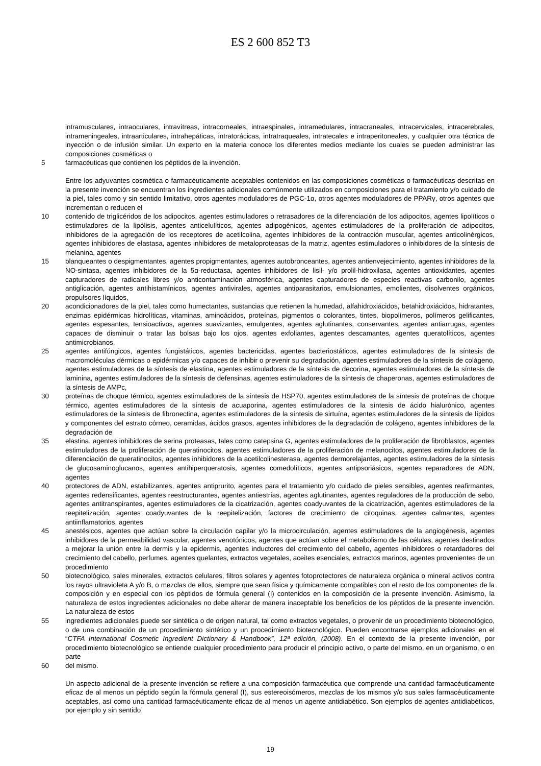ES 2 600 852 T3
intramusculares, intraoculares, intravítreas, intracorneales, intraespinales, intramedulares, intracraneales, intracervicales, intracerebrales, intrameningeales, intraarticulares, intrahepáticas, intratorácicas, intratraqueales, intratecales e intraperitoneales, y cualquier otra técnica de inyección o de infusión similar. Un experto en la materia conoce los diferentes medios mediante los cuales se pueden administrar las composiciones cosméticas o
5 farmacéuticas que contienen los péptidos de la invención.
Entre los adyuvantes cosmética o farmacéuticamente aceptables contenidos en las composiciones cosméticas o farmacéuticas descritas en la presente invención se encuentran los ingredientes adicionales comúnmente utilizados en composiciones para el tratamiento y/o cuidado de la piel, tales como y sin sentido limitativo, otros agentes moduladores de PGC-1α, otros agentes moduladores de PPARγ, otros agentes que incrementan o reducen el
10 contenido de triglicéridos de los adipocitos, agentes estimuladores o retrasadores de la diferenciación de los adipocitos, agentes lipolíticos o estimuladores de la lipólisis, agentes anticelulíticos, agentes adipogénicos, agentes estimuladores de la proliferación de adipocitos, inhibidores de la agregación de los receptores de acetilcolina, agentes inhibidores de la contracción muscular, agentes anticolinérgicos, agentes inhibidores de elastasa, agentes inhibidores de metaloproteasas de la matriz, agentes estimuladores o inhibidores de la síntesis de melanina, agentes
15 blanqueantes o despigmentantes, agentes propigmentantes, agentes autobronceantes, agentes antienvejecimiento, agentes inhibidores de la NO-sintasa, agentes inhibidores de la 5α-reductasa, agentes inhibidores de lisil- y/o prolil-hidroxilasa, agentes antioxidantes, agentes capturadores de radicales libres y/o anticontaminación atmosférica, agentes capturadores de especies reactivas carbonilo, agentes antiglicación, agentes antihistamínicos, agentes antivirales, agentes antiparasitarios, emulsionantes, emolientes, disolventes orgánicos, propulsores líquidos,
20 acondicionadores de la piel, tales como humectantes, sustancias que retienen la humedad, alfahidroxiácidos, betahidroxiácidos, hidratantes, enzimas epidérmicas hidrolíticas, vitaminas, aminoácidos, proteínas, pigmentos o colorantes, tintes, biopolímeros, polímeros gelificantes, agentes espesantes, tensioactivos, agentes suavizantes, emulgentes, agentes aglutinantes, conservantes, agentes antiarrugas, agentes capaces de disminuir o tratar las bolsas bajo los ojos, agentes exfoliantes, agentes descamantes, agentes queratolíticos, agentes antimicrobianos,
25 agentes antifúngicos, agentes fungistáticos, agentes bactericidas, agentes bacteriostáticos, agentes estimuladores de la síntesis de macromoléculas dérmicas o epidérmicas y/o capaces de inhibir o prevenir su degradación, agentes estimuladores de la síntesis de colágeno, agentes estimuladores de la síntesis de elastina, agentes estimuladores de la síntesis de decorina, agentes estimuladores de la síntesis de laminina, agentes estimuladores de la síntesis de defensinas, agentes estimuladores de la síntesis de chaperonas, agentes estimuladores de la síntesis de AMPc,
30 proteínas de choque térmico, agentes estimuladores de la síntesis de HSP70, agentes estimuladores de la síntesis de proteínas de choque térmico, agentes estimuladores de la síntesis de acuaporina, agentes estimuladores de la síntesis de ácido hialurónico, agentes estimuladores de la síntesis de fibronectina, agentes estimuladores de la síntesis de sirtuína, agentes estimuladores de la síntesis de lípidos y componentes del estrato córneo, ceramidas, ácidos grasos, agentes inhibidores de la degradación de colágeno, agentes inhibidores de la degradación de
35 elastina, agentes inhibidores de serina proteasas, tales como catepsina G, agentes estimuladores de la proliferación de fibroblastos, agentes estimuladores de la proliferación de queratinocitos, agentes estimuladores de la proliferación de melanocitos, agentes estimuladores de la diferenciación de queratinocitos, agentes inhibidores de la acetilcolinesterasa, agentes dermorelajantes, agentes estimuladores de la síntesis de glucosaminoglucanos, agentes antihiperqueratosis, agentes comedolíticos, agentes antipsoriásicos, agentes reparadores de ADN, agentes
40 protectores de ADN, estabilizantes, agentes antiprurito, agentes para el tratamiento y/o cuidado de pieles sensibles, agentes reafirmantes, agentes redensificantes, agentes reestructurantes, agentes antiestrías, agentes aglutinantes, agentes reguladores de la producción de sebo, agentes antitranspirantes, agentes estimuladores de la cicatrización, agentes coadyuvantes de la cicatrización, agentes estimuladores de la reepitelización, agentes coadyuvantes de la reepitelización, factores de crecimiento de citoquinas, agentes calmantes, agentes antiinflamatorios, agentes
45 anestésicos, agentes que actúan sobre la circulación capilar y/o la microcirculación, agentes estimuladores de la angiogénesis, agentes inhibidores de la permeabilidad vascular, agentes venotónicos, agentes que actúan sobre el metabolismo de las células, agentes destinados a mejorar la unión entre la dermis y la epidermis, agentes inductores del crecimiento del cabello, agentes inhibidores o retardadores del crecimiento del cabello, perfumes, agentes quelantes, extractos vegetales, aceites esenciales, extractos marinos, agentes provenientes de un procedimiento
50 biotecnológico, sales minerales, extractos celulares, filtros solares y agentes fotoprotectores de naturaleza orgánica o mineral activos contra los rayos ultravioleta A y/o B, o mezclas de ellos, siempre que sean física y químicamente compatibles con el resto de los componentes de la composición y en especial con los péptidos de fórmula general (I) contenidos en la composición de la presente invención. Asimismo, la naturaleza de estos ingredientes adicionales no debe alterar de manera inaceptable los beneficios de los péptidos de la presente invención. La naturaleza de estos
55 ingredientes adicionales puede ser sintética o de origen natural, tal como extractos vegetales, o provenir de un procedimiento biotecnológico, o de una combinación de un procedimiento sintético y un procedimiento biotecnológico. Pueden encontrarse ejemplos adicionales en el “CTFA International Cosmetic Ingredient Dictionary & Handbook”, 12ª edición, (2008). En el contexto de la presente invención, por procedimiento biotecnológico se entiende cualquier procedimiento para producir el principio activo, o parte del mismo, en un organismo, o en parte
60 del mismo.
Un aspecto adicional de la presente invención se refiere a una composición farmacéutica que comprende una cantidad farmacéuticamente eficaz de al menos un péptido según la fórmula general (I), sus estereoisómeros, mezclas de los mismos y/o sus sales farmacéuticamente aceptables, así como una cantidad farmacéuticamente eficaz de al menos un agente antidiabético. Son ejemplos de agentes antidiabéticos, por ejemplo y sin sentido
19